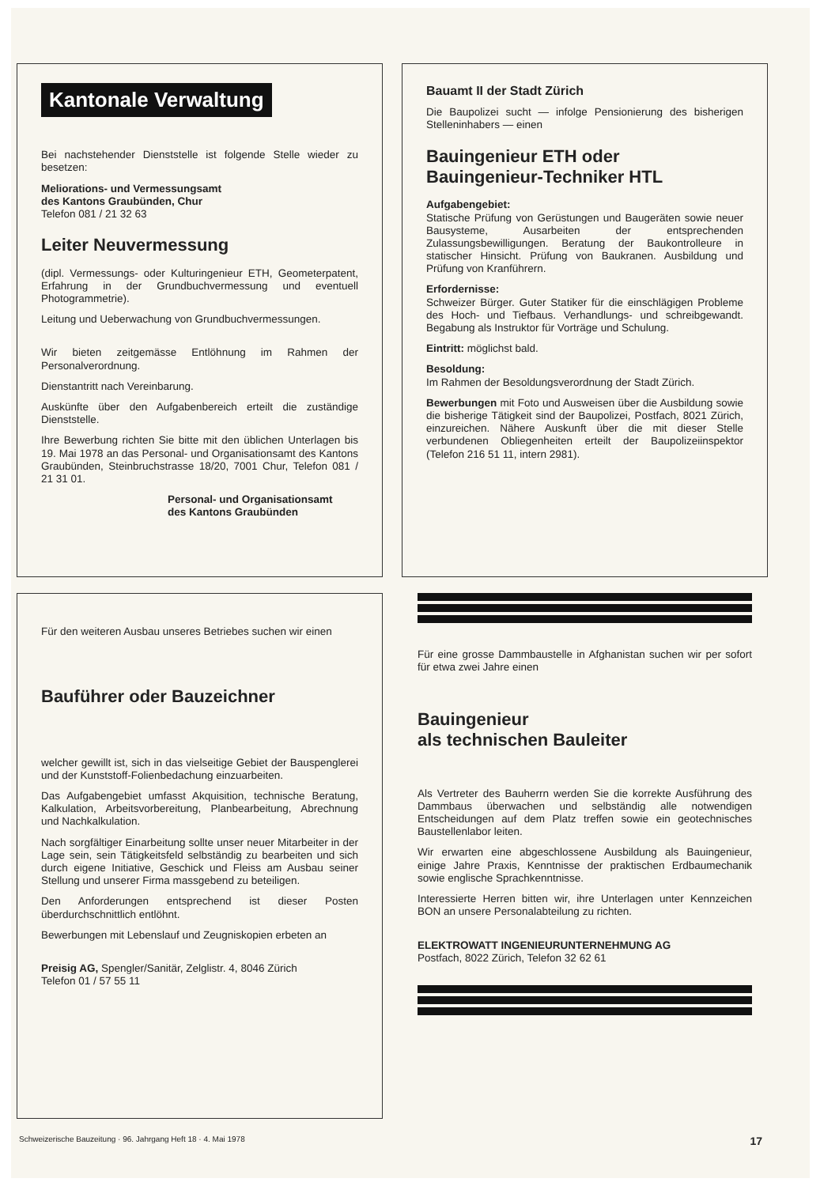Kantonale Verwaltung
Bei nachstehender Dienststelle ist folgende Stelle wieder zu besetzen:
Meliorations- und Vermessungsamt
des Kantons Graubünden, Chur
Telefon 081 / 21 32 63
Leiter Neuvermessung
(dipl. Vermessungs- oder Kulturingenieur ETH, Geometerpatent, Erfahrung in der Grundbuchvermessung und eventuell Photogrammetrie).
Leitung und Ueberwachung von Grundbuchvermessungen.
Wir bieten zeitgemässe Entlöhnung im Rahmen der Personalverordnung.
Dienstantritt nach Vereinbarung.
Auskünfte über den Aufgabenbereich erteilt die zuständige Dienststelle.
Ihre Bewerbung richten Sie bitte mit den üblichen Unterlagen bis 19. Mai 1978 an das Personal- und Organisationsamt des Kantons Graubünden, Steinbruchstrasse 18/20, 7001 Chur, Telefon 081 / 21 31 01.
Personal- und Organisationsamt
des Kantons Graubünden
Bauamt II der Stadt Zürich
Die Baupolizei sucht — infolge Pensionierung des bisherigen Stelleninhabers — einen
Bauingenieur ETH oder
Bauingenieur-Techniker HTL
Aufgabengebiet:
Statische Prüfung von Gerüstungen und Baugeräten sowie neuer Bausysteme, Ausarbeiten der entsprechenden Zulassungsbewilligungen. Beratung der Baukontrolleure in statischer Hinsicht. Prüfung von Baukranen. Ausbildung und Prüfung von Kranführern.
Erfordernisse:
Schweizer Bürger. Guter Statiker für die einschlägigen Probleme des Hoch- und Tiefbaus. Verhandlungs- und schreibgewandt. Begabung als Instruktor für Vorträge und Schulung.
Eintritt: möglichst bald.
Besoldung:
Im Rahmen der Besoldungsverordnung der Stadt Zürich.
Bewerbungen mit Foto und Ausweisen über die Ausbildung sowie die bisherige Tätigkeit sind der Baupolizei, Postfach, 8021 Zürich, einzureichen. Nähere Auskunft über die mit dieser Stelle verbundenen Obliegenheiten erteilt der Baupolizeiinspektor (Telefon 216 51 11, intern 2981).
Für den weiteren Ausbau unseres Betriebes suchen wir einen
Bauführer oder Bauzeichner
welcher gewillt ist, sich in das vielseitige Gebiet der Bauspenglerei und der Kunststoff-Folienbedachung einzuarbeiten.
Das Aufgabengebiet umfasst Akquisition, technische Beratung, Kalkulation, Arbeitsvorbereitung, Planbearbeitung, Abrechnung und Nachkalkulation.
Nach sorgfältiger Einarbeitung sollte unser neuer Mitarbeiter in der Lage sein, sein Tätigkeitsfeld selbständig zu bearbeiten und sich durch eigene Initiative, Geschick und Fleiss am Ausbau seiner Stellung und unserer Firma massgebend zu beteiligen.
Den Anforderungen entsprechend ist dieser Posten überdurchschnittlich entlöhnt.
Bewerbungen mit Lebenslauf und Zeugniskopien erbeten an
Preisig AG, Spengler/Sanitär, Zelglistr. 4, 8046 Zürich
Telefon 01 / 57 55 11
Für eine grosse Dammbaustelle in Afghanistan suchen wir per sofort für etwa zwei Jahre einen
Bauingenieur
als technischen Bauleiter
Als Vertreter des Bauherrn werden Sie die korrekte Ausführung des Dammbaus überwachen und selbständig alle notwendigen Entscheidungen auf dem Platz treffen sowie ein geotechnisches Baustellenlabor leiten.
Wir erwarten eine abgeschlossene Ausbildung als Bauingenieur, einige Jahre Praxis, Kenntnisse der praktischen Erdbaumechanik sowie englische Sprachkenntnisse.
Interessierte Herren bitten wir, ihre Unterlagen unter Kennzeichen BON an unsere Personalabteilung zu richten.
ELEKTROWATT INGENIEURUNTERNEHMUNG AG
Postfach, 8022 Zürich, Telefon 32 62 61
Schweizerische Bauzeitung · 96. Jahrgang Heft 18 · 4. Mai 1978 17